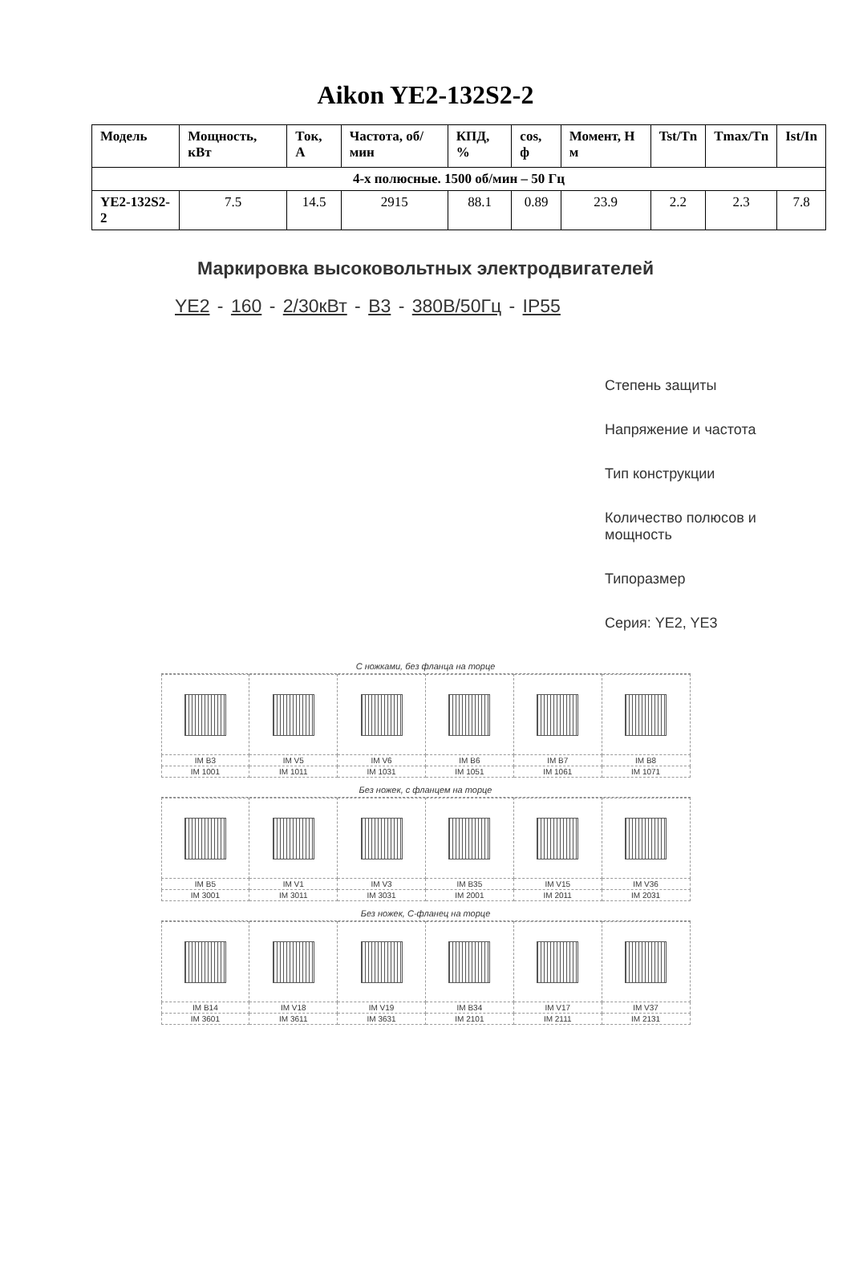Aikon YE2-132S2-2
| Модель | Мощность, кВт | Ток, А | Частота, об/мин | КПД, % | cos, ф | Момент, Н м | Tst/Tn | Tmax/Tn | Ist/In |
| --- | --- | --- | --- | --- | --- | --- | --- | --- | --- |
| 4-х полюсные. 1500 об/мин – 50 Гц | | | | | | | | | |
| YE2-132S2-2 | 7.5 | 14.5 | 2915 | 88.1 | 0.89 | 23.9 | 2.2 | 2.3 | 7.8 |
Маркировка высоковольтных электродвигателей
YE2 - 160 - 2/30кВт - B3 - 380В/50Гц - IP55
Степень защиты
Напряжение и частота
Тип конструкции
Количество полюсов и
мощность
Типоразмер
Серия: YE2, YE3
С ножками, без фланца на торце
| IM B3 | IM V5 | IM V6 | IM B6 | IM B7 | IM B8 |
| IM 1001 | IM 1011 | IM 1031 | IM 1051 | IM 1061 | IM 1071 |
Без ножек, с фланцем на торце
| IM B5 | IM V1 | IM V3 | IM B35 | IM V15 | IM V36 |
| IM 3001 | IM 3011 | IM 3031 | IM 2001 | IM 2011 | IM 2031 |
Без ножек, С-фланец на торце
| IM B14 | IM V18 | IM V19 | IM B34 | IM V17 | IM V37 |
| IM 3601 | IM 3611 | IM 3631 | IM 2101 | IM 2111 | IM 2131 |